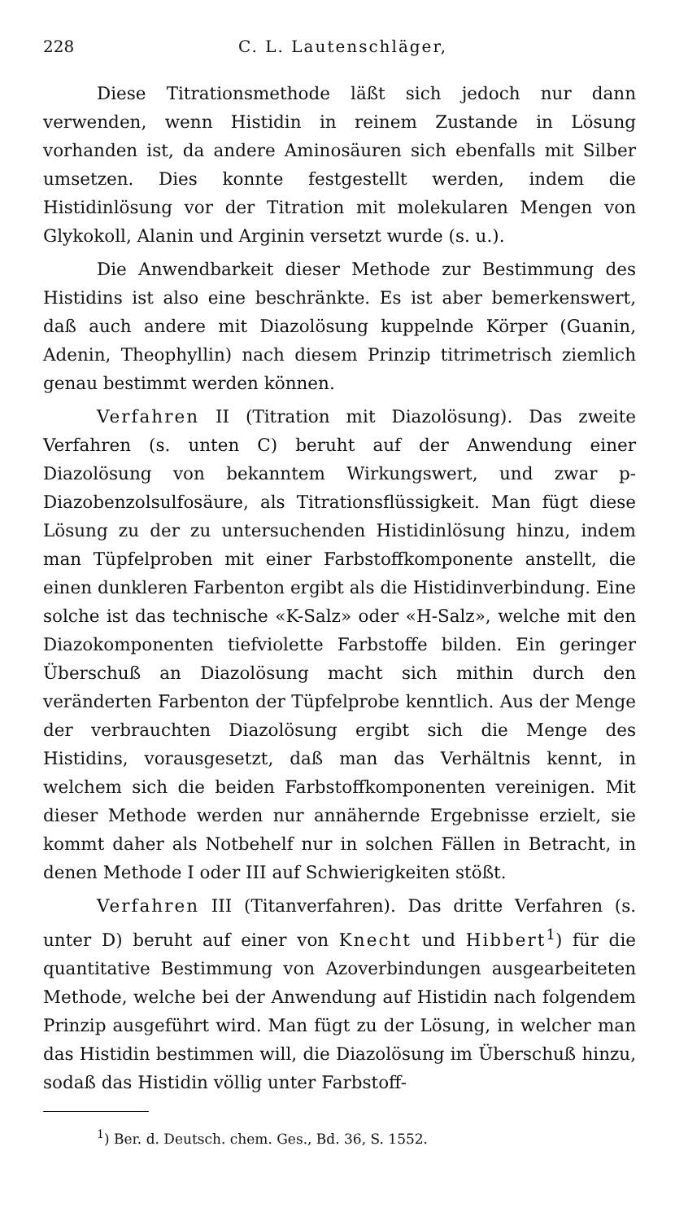228 C. L. Lautenschläger,
Diese Titrationsmethode läßt sich jedoch nur dann verwenden, wenn Histidin in reinem Zustande in Lösung vorhanden ist, da andere Aminosäuren sich ebenfalls mit Silber umsetzen. Dies konnte festgestellt werden, indem die Histidinlösung vor der Titration mit molekularen Mengen von Glykokoll, Alanin und Arginin versetzt wurde (s. u.).
Die Anwendbarkeit dieser Methode zur Bestimmung des Histidins ist also eine beschränkte. Es ist aber bemerkenswert, daß auch andere mit Diazolösung kuppelnde Körper (Guanin, Adenin, Theophyllin) nach diesem Prinzip titrimetrisch ziemlich genau bestimmt werden können.
Verfahren II (Titration mit Diazolösung). Das zweite Verfahren (s. unten C) beruht auf der Anwendung einer Diazolösung von bekanntem Wirkungswert, und zwar p-Diazobenzolsulfosäure, als Titrationsflüssigkeit. Man fügt diese Lösung zu der zu untersuchenden Histidinlösung hinzu, indem man Tüpfelproben mit einer Farbstoffkomponente anstellt, die einen dunkleren Farbenton ergibt als die Histidinverbindung. Eine solche ist das technische «K-Salz» oder «H-Salz», welche mit den Diazokomponenten tiefviolette Farbstoffe bilden. Ein geringer Überschuß an Diazolösung macht sich mithin durch den veränderten Farbenton der Tüpfelprobe kenntlich. Aus der Menge der verbrauchten Diazolösung ergibt sich die Menge des Histidins, vorausgesetzt, daß man das Verhältnis kennt, in welchem sich die beiden Farbstoffkomponenten vereinigen. Mit dieser Methode werden nur annähernde Ergebnisse erzielt, sie kommt daher als Notbehelf nur in solchen Fällen in Betracht, in denen Methode I oder III auf Schwierigkeiten stößt.
Verfahren III (Titanverfahren). Das dritte Verfahren (s. unter D) beruht auf einer von Knecht und Hibbert<sup>1</sup>) für die quantitative Bestimmung von Azoverbindungen ausgearbeiteten Methode, welche bei der Anwendung auf Histidin nach folgendem Prinzip ausgeführt wird. Man fügt zu der Lösung, in welcher man das Histidin bestimmen will, die Diazolösung im Überschuß hinzu, sodaß das Histidin völlig unter Farbstoff-
<sup>1</sup>) Ber. d. Deutsch. chem. Ges., Bd. 36, S. 1552.